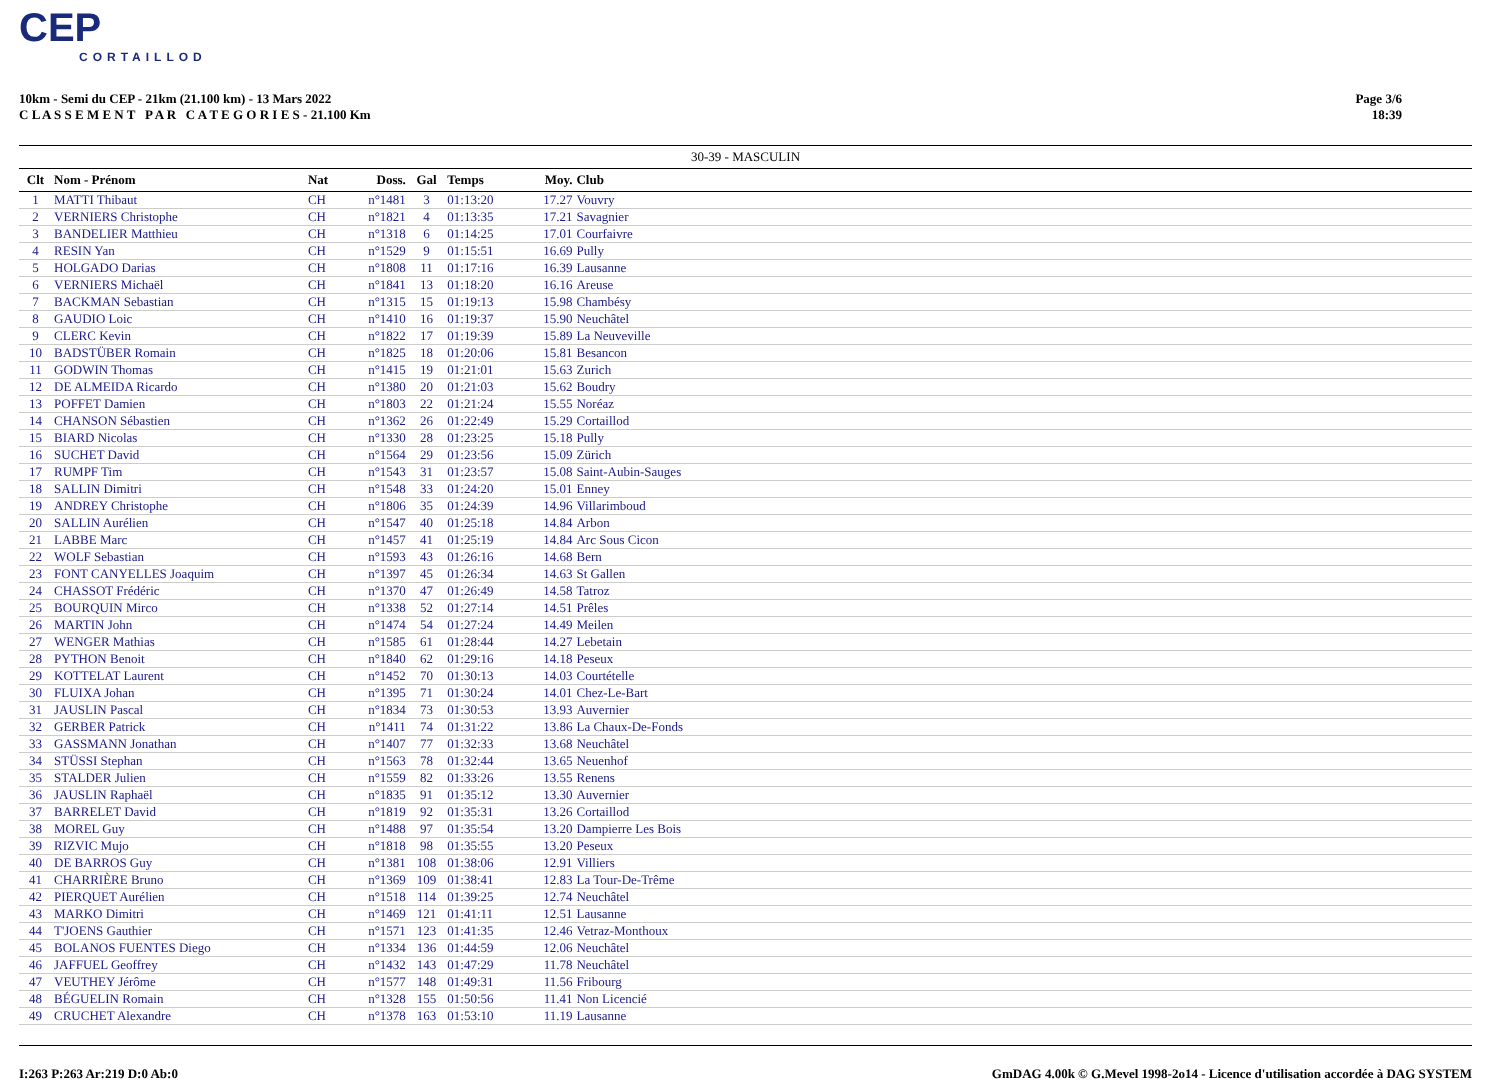CEP
CORTAILLOD
10km - Semi du CEP - 21km (21.100 km) - 13 Mars 2022
C L A S S E M E N T P A R C A T E G O R I E S - 21.100 Km
Page 3/6
18:39
30-39 - MASCULIN
| Clt | Nom - Prénom | Nat | Doss. | Gal | Temps | Moy. | Club | |
| --- | --- | --- | --- | --- | --- | --- | --- | --- |
| 1 | MATTI Thibaut | CH | n°1481 | 3 | 01:13:20 | 17.27 | Vouvry | |
| 2 | VERNIERS Christophe | CH | n°1821 | 4 | 01:13:35 | 17.21 | Savagnier | |
| 3 | BANDELIER Matthieu | CH | n°1318 | 6 | 01:14:25 | 17.01 | Courfaivre | |
| 4 | RESIN Yan | CH | n°1529 | 9 | 01:15:51 | 16.69 | Pully | |
| 5 | HOLGADO Darias | CH | n°1808 | 11 | 01:17:16 | 16.39 | Lausanne | |
| 6 | VERNIERS Michaël | CH | n°1841 | 13 | 01:18:20 | 16.16 | Areuse | |
| 7 | BACKMAN Sebastian | CH | n°1315 | 15 | 01:19:13 | 15.98 | Chambésy | |
| 8 | GAUDIO Loic | CH | n°1410 | 16 | 01:19:37 | 15.90 | Neuchâtel | |
| 9 | CLERC Kevin | CH | n°1822 | 17 | 01:19:39 | 15.89 | La Neuveville | |
| 10 | BADSTÜBER Romain | CH | n°1825 | 18 | 01:20:06 | 15.81 | Besancon | |
| 11 | GODWIN Thomas | CH | n°1415 | 19 | 01:21:01 | 15.63 | Zurich | |
| 12 | DE ALMEIDA Ricardo | CH | n°1380 | 20 | 01:21:03 | 15.62 | Boudry | |
| 13 | POFFET Damien | CH | n°1803 | 22 | 01:21:24 | 15.55 | Noréaz | |
| 14 | CHANSON Sébastien | CH | n°1362 | 26 | 01:22:49 | 15.29 | Cortaillod | |
| 15 | BIARD Nicolas | CH | n°1330 | 28 | 01:23:25 | 15.18 | Pully | |
| 16 | SUCHET David | CH | n°1564 | 29 | 01:23:56 | 15.09 | Zürich | |
| 17 | RUMPF Tim | CH | n°1543 | 31 | 01:23:57 | 15.08 | Saint-Aubin-Sauges | |
| 18 | SALLIN Dimitri | CH | n°1548 | 33 | 01:24:20 | 15.01 | Enney | |
| 19 | ANDREY Christophe | CH | n°1806 | 35 | 01:24:39 | 14.96 | Villarimboud | |
| 20 | SALLIN Aurélien | CH | n°1547 | 40 | 01:25:18 | 14.84 | Arbon | |
| 21 | LABBE Marc | CH | n°1457 | 41 | 01:25:19 | 14.84 | Arc Sous Cicon | |
| 22 | WOLF Sebastian | CH | n°1593 | 43 | 01:26:16 | 14.68 | Bern | |
| 23 | FONT CANYELLES Joaquim | CH | n°1397 | 45 | 01:26:34 | 14.63 | St Gallen | |
| 24 | CHASSOT Frédéric | CH | n°1370 | 47 | 01:26:49 | 14.58 | Tatroz | |
| 25 | BOURQUIN Mirco | CH | n°1338 | 52 | 01:27:14 | 14.51 | Prêles | |
| 26 | MARTIN John | CH | n°1474 | 54 | 01:27:24 | 14.49 | Meilen | |
| 27 | WENGER Mathias | CH | n°1585 | 61 | 01:28:44 | 14.27 | Lebetain | |
| 28 | PYTHON Benoit | CH | n°1840 | 62 | 01:29:16 | 14.18 | Peseux | |
| 29 | KOTTELAT Laurent | CH | n°1452 | 70 | 01:30:13 | 14.03 | Courtételle | |
| 30 | FLUIXA Johan | CH | n°1395 | 71 | 01:30:24 | 14.01 | Chez-Le-Bart | |
| 31 | JAUSLIN Pascal | CH | n°1834 | 73 | 01:30:53 | 13.93 | Auvernier | |
| 32 | GERBER Patrick | CH | n°1411 | 74 | 01:31:22 | 13.86 | La Chaux-De-Fonds | |
| 33 | GASSMANN Jonathan | CH | n°1407 | 77 | 01:32:33 | 13.68 | Neuchâtel | |
| 34 | STÜSSI Stephan | CH | n°1563 | 78 | 01:32:44 | 13.65 | Neuenhof | |
| 35 | STALDER Julien | CH | n°1559 | 82 | 01:33:26 | 13.55 | Renens | |
| 36 | JAUSLIN Raphaël | CH | n°1835 | 91 | 01:35:12 | 13.30 | Auvernier | |
| 37 | BARRELET David | CH | n°1819 | 92 | 01:35:31 | 13.26 | Cortaillod | |
| 38 | MOREL Guy | CH | n°1488 | 97 | 01:35:54 | 13.20 | Dampierre Les Bois | |
| 39 | RIZVIC Mujo | CH | n°1818 | 98 | 01:35:55 | 13.20 | Peseux | |
| 40 | DE BARROS Guy | CH | n°1381 | 108 | 01:38:06 | 12.91 | Villiers | |
| 41 | CHARRIÈRE Bruno | CH | n°1369 | 109 | 01:38:41 | 12.83 | La Tour-De-Trême | |
| 42 | PIERQUET Aurélien | CH | n°1518 | 114 | 01:39:25 | 12.74 | Neuchâtel | |
| 43 | MARKO Dimitri | CH | n°1469 | 121 | 01:41:11 | 12.51 | Lausanne | |
| 44 | T'JOENS Gauthier | CH | n°1571 | 123 | 01:41:35 | 12.46 | Vetraz-Monthoux | |
| 45 | BOLANOS FUENTES Diego | CH | n°1334 | 136 | 01:44:59 | 12.06 | Neuchâtel | |
| 46 | JAFFUEL Geoffrey | CH | n°1432 | 143 | 01:47:29 | 11.78 | Neuchâtel | |
| 47 | VEUTHEY Jérôme | CH | n°1577 | 148 | 01:49:31 | 11.56 | Fribourg | |
| 48 | BÉGUELIN Romain | CH | n°1328 | 155 | 01:50:56 | 11.41 | Non Licencié | |
| 49 | CRUCHET Alexandre | CH | n°1378 | 163 | 01:53:10 | 11.19 | Lausanne | |
I:263 P:263 Ar:219 D:0 Ab:0 GmDAG 4.00k © G.Mevel 1998-2o14 - Licence d'utilisation accordée à DAG SYSTEM